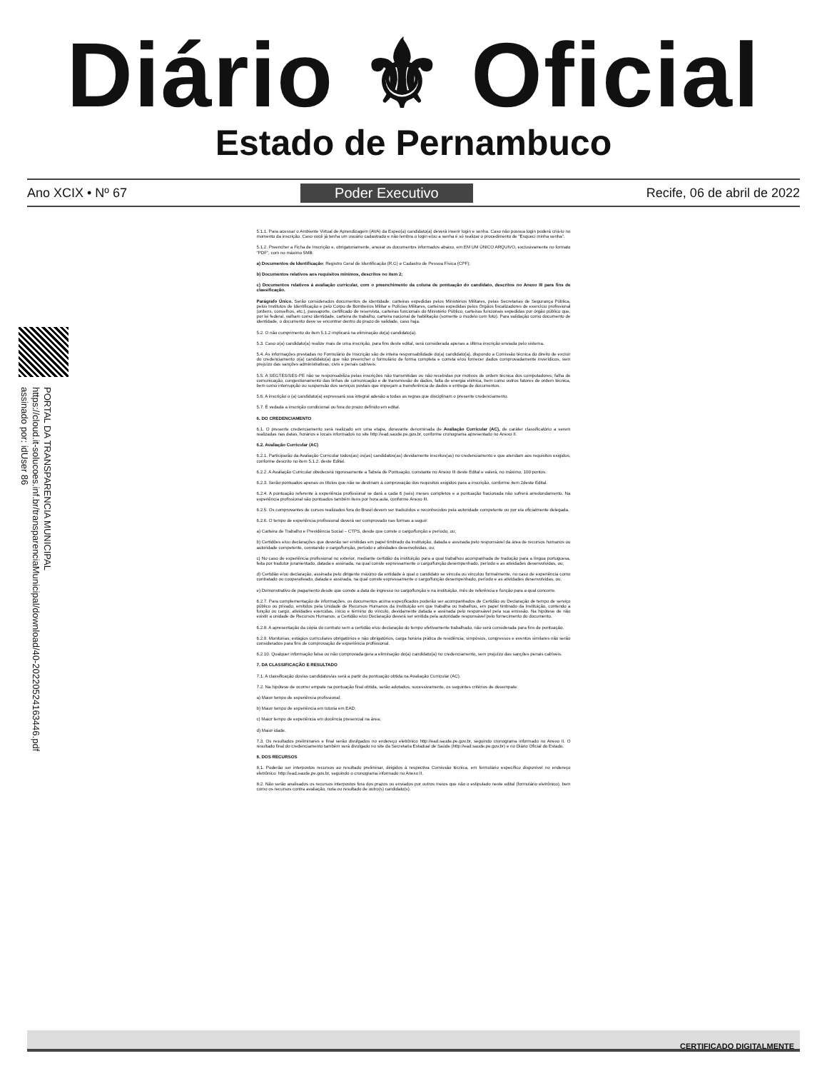Diário ⚜ Oficial
Estado de Pernambuco
Ano XCIX • Nº 67 Poder Executivo Recife, 06 de abril de 2022
PORTAL DA TRANSPARENCIA MUNICIPAL
https://cloud.it-solucoes.inf.br/transparenciaMunicipal/download/40-20220524163446.pdf
assinado por: idUser 86
5.1.1. Para acessar o Ambiente Virtual de Aprendizagem (AVA) da Espeo(a) candidato(a) deverá inserir login e senha. Caso não possua login poderá criá-lo no momento da inscrição. Caso você já tenha um usuário cadastrado e não lembra o login e/ou a senha é só realizar o procedimento de “Esqueci minha senha”.
5.1.2. Preencher a Ficha de Inscrição e, obrigatoriamente, anexar os documentos informados abaixo, em EM UM ÚNICO ARQUIVO, exclusivamente no formato “PDF”, com no máximo 5MB:
a) Documentos de Identificação: Registro Geral de Identificação (R.G) e Cadastro de Pessoa Física (CPF);
b) Documentos relativos aos requisitos mínimos, descritos no item 2;
c) Documentos relativos à avaliação curricular, com o preenchimento da coluna de pontuação do candidato, descritos no Anexo III para fins de classificação.
Parágrafo Único. Serão considerados documentos de identidade: carteiras expedidas pelos Ministérios Militares, pelas Secretarias de Segurança Pública, pelos Institutos de Identificação e pelo Corpo de Bombeiros Militar e Polícias Militares, carteiras expedidas pelos Órgãos fiscalizadores de exercício profissional (ordens, conselhos, etc.), passaporte, certificado de reservista, carteiras funcionais do Ministério Público, carteiras funcionais expedidas por órgão público que, por lei federal, valham como identidade, carteira de trabalho, carteira nacional de habilitação (somente o modelo com foto). Para validação como documento de identidade, o documento deve se encontrar dentro do prazo de validade, caso haja.
5.2. O não cumprimento do item 5.1.2 implicará na eliminação do(a) candidato(a).
5.3. Caso o(a) candidato(a) realize mais de uma inscrição, para fins deste edital, será considerada apenas a última inscrição enviada pelo sistema.
5.4. As informações prestadas no Formulário de Inscrição são de inteira responsabilidade do(a) candidato(a), dispondo a Comissão técnica do direito de excluir do credenciamento o(a) candidato(a) que não preencher o formulário de forma completa e correta e/ou fornecer dados comprovadamente inverídicos, sem prejuízo das sanções administrativas, civis e penais cabíveis.
5.5. A SEGTES/SES-PE não se responsabiliza pelas inscrições não transmitidas ou não recebidas por motivos de ordem técnica dos computadores, falha de comunicação, congestionamento das linhas de comunicação e de transmissão de dados, falta de energia elétrica, bem como outros fatores de ordem técnica, bem como interrupção ou suspensão dos serviços postais que impeçam a transferência de dados e entrega de documentos.
5.6. A inscrição o (a) candidato(a) expressará sua integral adesão a todas as regras que disciplinam o presente credenciamento.
5.7. É vedada a inscrição condicional ou fora do prazo definido em edital.
6. DO CREDENCIAMENTO
6.1. O presente credenciamento será realizado em uma etapa, doravante denominada de Avaliação Curricular (AC), de caráter classificatório a serem realizadas nas datas, horários e locais informados no site http://ead.saude.pe.gov.br, conforme cronograma apresentado no Anexo II.
6.2. Avaliação Curricular (AC)
6.2.1. Participarão da Avaliação Curricular todos(as) os(as) candidatos(as) devidamente inscritos(as) no credenciamento e que atendam aos requisitos exigidos, conforme descrito no item 5.1.2. deste Edital.
6.2.2. A Avaliação Curricular obedecerá rigorosamente a Tabela de Pontuação, constante no Anexo III deste Edital e valerá, no máximo, 100 pontos.
6.2.3. Serão pontuados apenas os títulos que não se destinam à comprovação dos requisitos exigidos para a inscrição, conforme item 2deste Edital.
6.2.4. A pontuação referente à experiência profissional se dará a cada 6 (seis) meses completos e a pontuação fracionada não sofrerá arredondamento. Na experiência profissional são pontuados também itens por hora aula, conforme Anexo III.
6.2.5. Os comprovantes de cursos realizados fora do Brasil devem ser traduzidos e reconhecidos pela autoridade competente ou por ela oficialmente delegada.
6.2.6. O tempo de experiência profissional deverá ser comprovado nas formas a seguir:
a) Carteira de Trabalho e Previdência Social – CTPS, desde que conste o cargo/função e período, ou;
b) Certidões e/ou declarações que deverão ser emitidas em papel timbrado da instituição, datada e assinada pelo responsável da área de recursos humanos ou autoridade competente, constando o cargo/função, período e atividades desenvolvidas, ou;
c) No caso de experiência profissional no exterior, mediante certidão da instituição para a qual trabalhou acompanhada de tradução para a língua portuguesa, feita por tradutor juramentado, datada e assinada, na qual conste expressamente o cargo/função desempenhado, período e as atividades desenvolvidas, ou;
d) Certidão e/ou declaração, assinada pelo dirigente máximo da entidade à qual o candidato se vincula ou vinculou formalmente, no caso de experiência como contratado ou cooperativado, datada e assinada, na qual conste expressamente o cargo/função desempenhado, período e as atividades desenvolvidas, ou;
e) Demonstrativo de pagamento desde que conste a data de ingresso no cargo/função e na instituição, mês de referência e função para a qual concorre.
6.2.7. Para complementação de informações, os documentos acima especificados poderão ser acompanhados de Certidão ou Declaração de tempo de serviço público ou privado, emitidos pela Unidade de Recursos Humanos da Instituição em que trabalha ou trabalhou, em papel timbrado da Instituição, contendo a função ou cargo, atividades exercidas, início e término do vínculo, devidamente datada e assinada pelo responsável pela sua emissão. Na hipótese de não existir a unidade de Recursos Humanos, a Certidão e/ou Declaração deverá ser emitida pela autoridade responsável pelo fornecimento do documento.
6.2.8. A apresentação da cópia do contrato sem a certidão e/ou declaração do tempo efetivamente trabalhado, não será considerada para fins de pontuação.
6.2.9. Monitorias, estágios curriculares obrigatórios e não obrigatórios, carga horária prática de residência, simpósios, congressos e eventos similares não serão considerados para fins de comprovação de experiência profissional.
6.2.10. Qualquer informação falsa ou não comprovada gera a eliminação do(a) candidato(a) no credenciamento, sem prejuízo das sanções penais cabíveis.
7. DA CLASSIFICAÇÃO E RESULTADO
7.1. A classificação dos/as candidatos/as será a partir da pontuação obtida na Avaliação Curricular (AC).
7.2. Na hipótese de ocorrer empate na pontuação final obtida, serão adotados, sucessivamente, os seguintes critérios de desempate:
a) Maior tempo de experiência profissional;
b) Maior tempo de experiência em tutoria em EAD;
c) Maior tempo de experiência em docência presencial na área;
d) Maior idade.
7.3. Os resultados preliminares e final serão divulgados no endereço eletrônico http://ead.saude.pe.gov.br, seguindo cronograma informado no Anexo II. O resultado final do credenciamento também será divulgado no site da Secretaria Estadual de Saúde (http://ead.saude.pe.gov.br) e no Diário Oficial do Estado.
8. DOS RECURSOS
8.1. Poderão ser interpostos recursos ao resultado preliminar, dirigidos à respectiva Comissão técnica, em formulário específico disponível no endereço eletrônico: http://ead.saude.pe.gov.br, seguindo o cronograma informado no Anexo II.
8.2. Não serão analisados os recursos interpostos fora dos prazos ou enviados por outros meios que não o estipulado neste edital (formulário eletrônico), bem como os recursos contra avaliação, nota ou resultado de outro(s) candidato(s).
CERTIFICADO DIGITALMENTE